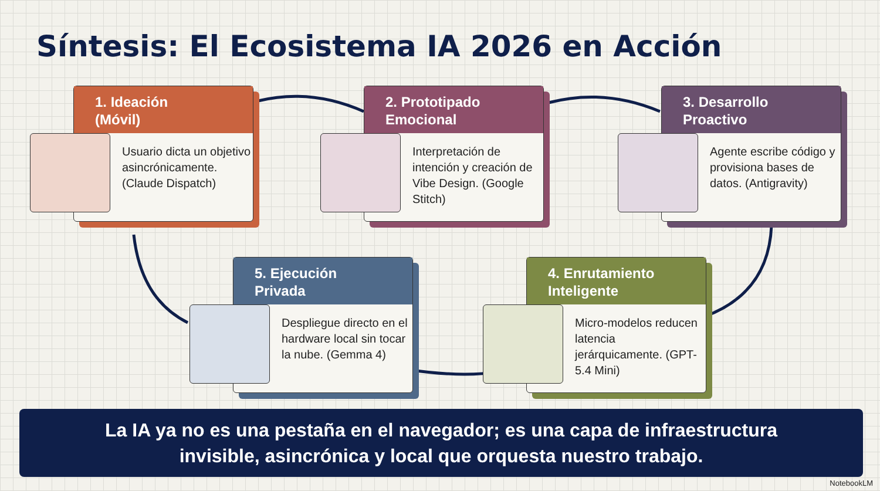Síntesis: El Ecosistema IA 2026 en Acción
1. Ideación
(Móvil)
Usuario dicta un objetivo asincrónicamente. (Claude Dispatch)
2. Prototipado
Emocional
Interpretación de intención y creación de Vibe Design. (Google Stitch)
3. Desarrollo
Proactivo
Agente escribe código y provisiona bases de datos. (Antigravity)
5. Ejecución
Privada
Despliegue directo en el hardware local sin tocar la nube. (Gemma 4)
4. Enrutamiento
Inteligente
Micro-modelos reducen latencia jerárquicamente. (GPT-5.4 Mini)
La IA ya no es una pestaña en el navegador; es una capa de infraestructura
invisible, asincrónica y local que orquesta nuestro trabajo.
NotebookLM